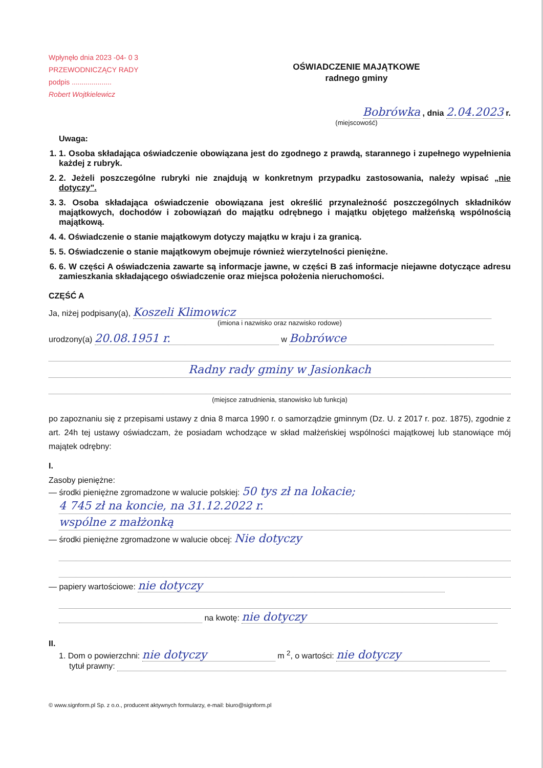Wpłynęło dnia 2023 -04- 0 3
PRZEWODNICZĄCY RADY
podpis ....................
Robert Wojtkielewicz
OŚWIADCZENIE MAJĄTKOWE
radnego gminy
Bobrówka , dnia 2.04.2023 r.
(miejscowość)
Uwaga:
1. 1. Osoba składająca oświadczenie obowiązana jest do zgodnego z prawdą, starannego i zupełnego wypełnienia każdej z rubryk.
2. 2. Jeżeli poszczególne rubryki nie znajdują w konkretnym przypadku zastosowania, należy wpisać „nie dotyczy".
3. 3. Osoba składająca oświadczenie obowiązana jest określić przynależność poszczególnych składników majątkowych, dochodów i zobowiązań do majątku odrębnego i majątku objętego małżeńską wspólnością majątkową.
4. 4. Oświadczenie o stanie majątkowym dotyczy majątku w kraju i za granicą.
5. 5. Oświadczenie o stanie majątkowym obejmuje również wierzytelności pieniężne.
6. 6. W części A oświadczenia zawarte są informacje jawne, w części B zaś informacje niejawne dotyczące adresu zamieszkania składającego oświadczenie oraz miejsca położenia nieruchomości.
CZĘŚĆ A
Ja, niżej podpisany(a), Koszeli Klimowicz
(imiona i nazwisko oraz nazwisko rodowe)
urodzony(a) 20.08.1951 r. w Bobrówce
Radny rady gminy w Jasionkach
(miejsce zatrudnienia, stanowisko lub funkcja)
po zapoznaniu się z przepisami ustawy z dnia 8 marca 1990 r. o samorządzie gminnym (Dz. U. z 2017 r. poz. 1875), zgodnie z art. 24h tej ustawy oświadczam, że posiadam wchodzące w skład małżeńskiej wspólności majątkowej lub stanowiące mój majątek odrębny:
I.
Zasoby pieniężne:
— środki pieniężne zgromadzone w walucie polskiej: 50 tys zł na lokacie;
4 745 zł na koncie, na 31.12.2022 r.
wspólne z małżonką
— środki pieniężne zgromadzone w walucie obcej: Nie dotyczy
— papiery wartościowe: nie dotyczy
na kwotę: nie dotyczy
II.
1. Dom o powierzchni: nie dotyczy m <sup>2</sup>, o wartości: nie dotyczy
tytuł prawny:
© www.signform.pl Sp. z o.o., producent aktywnych formularzy, e-mail: biuro@signform.pl